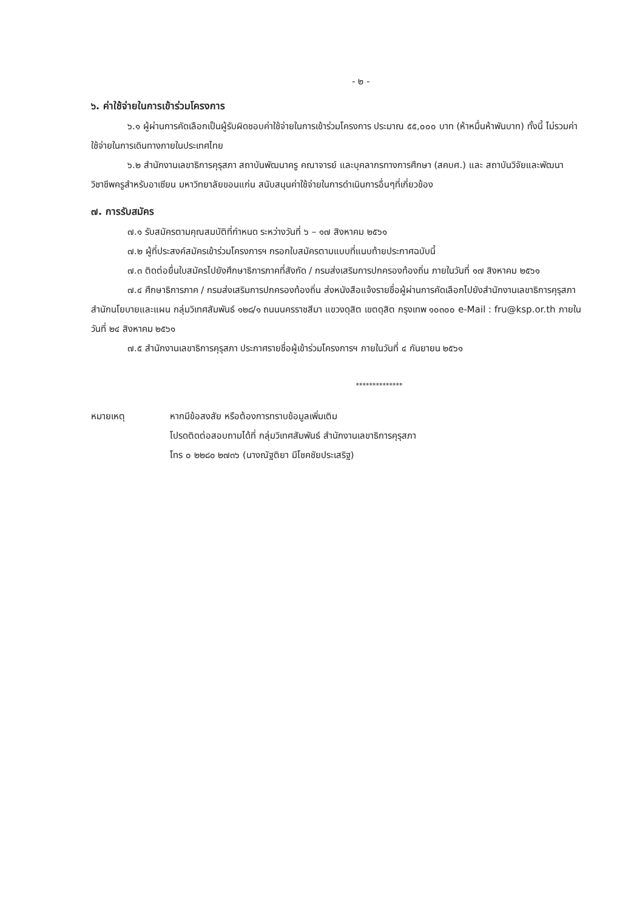- ๒ -
๖. ค่าใช้จ่ายในการเข้าร่วมโครงการ
๖.๑ ผู้ผ่านการคัดเลือกเป็นผู้รับผิดชอบค่าใช้จ่ายในการเข้าร่วมโครงการ ประมาณ ๕๕,๐๐๐ บาท (ห้าหมื่นห้าพันบาท) ทั้งนี้ ไม่รวมค่าใช้จ่ายในการเดินทางภายในประเทศไทย
๖.๒ สำนักงานเลขาธิการคุรุสภา สถาบันพัฒนาครู คณาจารย์ และบุคลากรทางการศึกษา (สคบศ.) และ สถาบันวิจัยและพัฒนาวิชาชีพครูสำหรับอาเซียน มหาวิทยาลัยขอนแก่น สนับสนุนค่าใช้จ่ายในการดำเนินการอื่นๆที่เกี่ยวข้อง
๗. การรับสมัคร
๗.๑ รับสมัครตามคุณสมบัติที่กำหนด ระหว่างวันที่ ๖ – ๑๗ สิงหาคม ๒๕๖๑
๗.๒ ผู้ที่ประสงค์สมัครเข้าร่วมโครงการฯ กรอกใบสมัครตามแบบที่แนบท้ายประกาศฉบับนี้
๗.๓ ติดต่อยื่นใบสมัครไปยังศึกษาธิการภาคที่สังกัด / กรมส่งเสริมการปกครองท้องถิ่น ภายในวันที่ ๑๗ สิงหาคม ๒๕๖๑
๗.๔ ศึกษาธิการภาค / กรมส่งเสริมการปกครองท้องถิ่น ส่งหนังสือแจ้งรายชื่อผู้ผ่านการคัดเลือกไปยังสำนักงานเลขาธิการคุรุสภา สำนักนโยบายและแผน กลุ่มวิเทศสัมพันธ์ ๑๒๘/๑ ถนนนครราชสีมา แขวงดุสิต เขตดุสิต กรุงเทพ ๑๐๓๐๐ e-Mail : fru@ksp.or.th ภายในวันที่ ๒๔ สิงหาคม ๒๕๖๑
๗.๕ สำนักงานเลขาธิการคุรุสภา ประกาศรายชื่อผู้เข้าร่วมโครงการฯ ภายในวันที่ ๔ กันยายน ๒๕๖๑
**************
หมายเหตุ หากมีข้อสงสัย หรือต้องการทราบข้อมูลเพิ่มเติม
โปรดติดต่อสอบถามได้ที่ กลุ่มวิเทศสัมพันธ์ สำนักงานเลขาธิการคุรุสภา
โทร ๐ ๒๒๘๐ ๒๗๓๖ (นางณัฐติยา มีโชคชัยประเสริฐ)